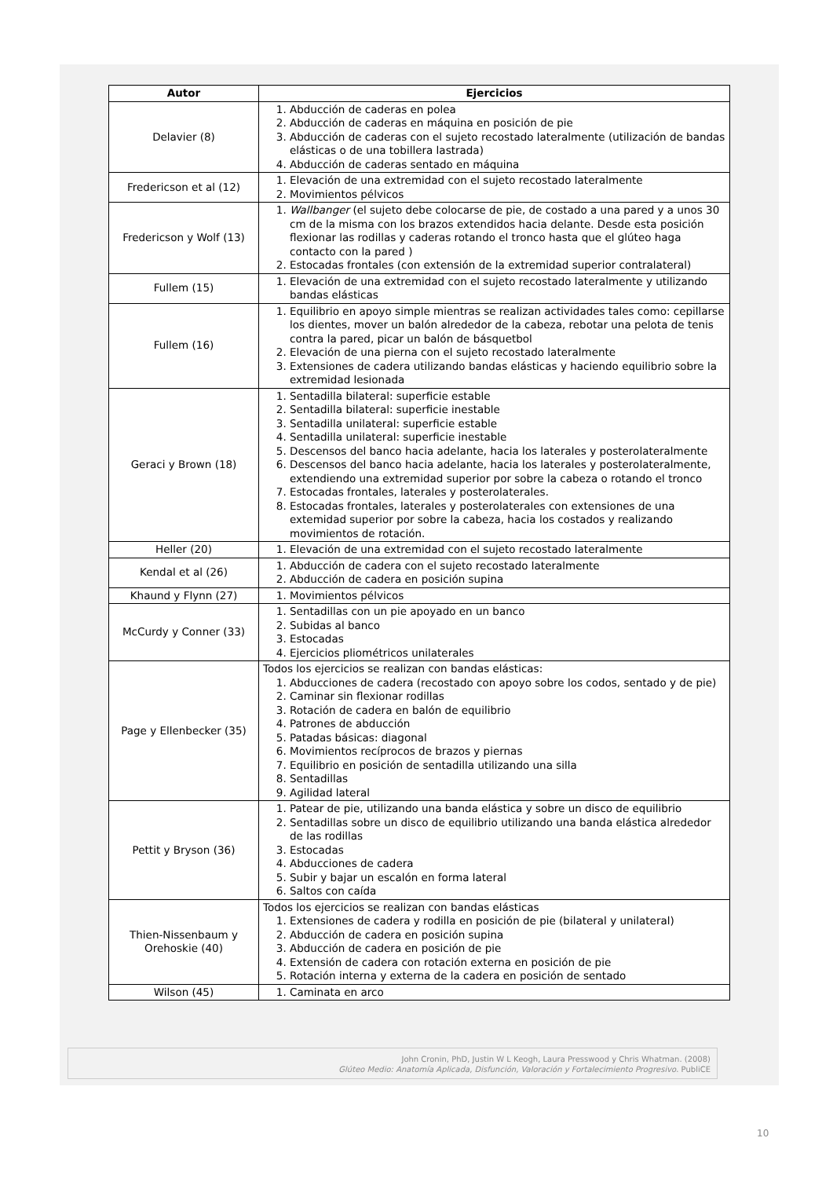| Autor | Ejercicios |
| --- | --- |
| Delavier (8) | 1. Abducción de caderas en polea 2. Abducción de caderas en máquina en posición de pie 3. Abducción de caderas con el sujeto recostado lateralmente (utilización de bandas elásticas o de una tobillera lastrada) 4. Abducción de caderas sentado en máquina |
| Fredericson et al (12) | 1. Elevación de una extremidad con el sujeto recostado lateralmente 2. Movimientos pélvicos |
| Fredericson y Wolf (13) | 1. Wallbanger (el sujeto debe colocarse de pie, de costado a una pared y a unos 30 cm de la misma con los brazos extendidos hacia delante. Desde esta posición flexionar las rodillas y caderas rotando el tronco hasta que el glúteo haga contacto con la pared ) 2. Estocadas frontales (con extensión de la extremidad superior contralateral) |
| Fullem (15) | 1. Elevación de una extremidad con el sujeto recostado lateralmente y utilizando bandas elásticas |
| Fullem (16) | 1. Equilibrio en apoyo simple mientras se realizan actividades tales como: cepillarse los dientes, mover un balón alrededor de la cabeza, rebotar una pelota de tenis contra la pared, picar un balón de básquetbol 2. Elevación de una pierna con el sujeto recostado lateralmente 3. Extensiones de cadera utilizando bandas elásticas y haciendo equilibrio sobre la extremidad lesionada |
| Geraci y Brown (18) | 1. Sentadilla bilateral: superficie estable 2. Sentadilla bilateral: superficie inestable 3. Sentadilla unilateral: superficie estable 4. Sentadilla unilateral: superficie inestable 5. Descensos del banco hacia adelante, hacia los laterales y posterolateralmente 6. Descensos del banco hacia adelante, hacia los laterales y posterolateralmente, extendiendo una extremidad superior por sobre la cabeza o rotando el tronco 7. Estocadas frontales, laterales y posterolaterales. 8. Estocadas frontales, laterales y posterolaterales con extensiones de una extemidad superior por sobre la cabeza, hacia los costados y realizando movimientos de rotación. |
| Heller (20) | 1. Elevación de una extremidad con el sujeto recostado lateralmente |
| Kendal et al (26) | 1. Abducción de cadera con el sujeto recostado lateralmente 2. Abducción de cadera en posición supina |
| Khaund y Flynn (27) | 1. Movimientos pélvicos |
| McCurdy y Conner (33) | 1. Sentadillas con un pie apoyado en un banco 2. Subidas al banco 3. Estocadas 4. Ejercicios pliométricos unilaterales |
| Page y Ellenbecker (35) | Todos los ejercicios se realizan con bandas elásticas: 1. Abducciones de cadera (recostado con apoyo sobre los codos, sentado y de pie) 2. Caminar sin flexionar rodillas 3. Rotación de cadera en balón de equilibrio 4. Patrones de abducción 5. Patadas básicas: diagonal 6. Movimientos recíprocos de brazos y piernas 7. Equilibrio en posición de sentadilla utilizando una silla 8. Sentadillas 9. Agilidad lateral |
| Pettit y Bryson (36) | 1. Patear de pie, utilizando una banda elástica y sobre un disco de equilibrio 2. Sentadillas sobre un disco de equilibrio utilizando una banda elástica alrededor de las rodillas 3. Estocadas 4. Abducciones de cadera 5. Subir y bajar un escalón en forma lateral 6. Saltos con caída |
| Thien-Nissenbaum y Orehoskie (40) | Todos los ejercicios se realizan con bandas elásticas 1. Extensiones de cadera y rodilla en posición de pie (bilateral y unilateral) 2. Abducción de cadera en posición supina 3. Abducción de cadera en posición de pie 4. Extensión de cadera con rotación externa en posición de pie 5. Rotación interna y externa de la cadera en posición de sentado |
| Wilson (45) | 1. Caminata en arco |
John Cronin, PhD, Justin W L Keogh, Laura Presswood y Chris Whatman. (2008)
Glúteo Medio: Anatomía Aplicada, Disfunción, Valoración y Fortalecimiento Progresivo. PubliCE
10